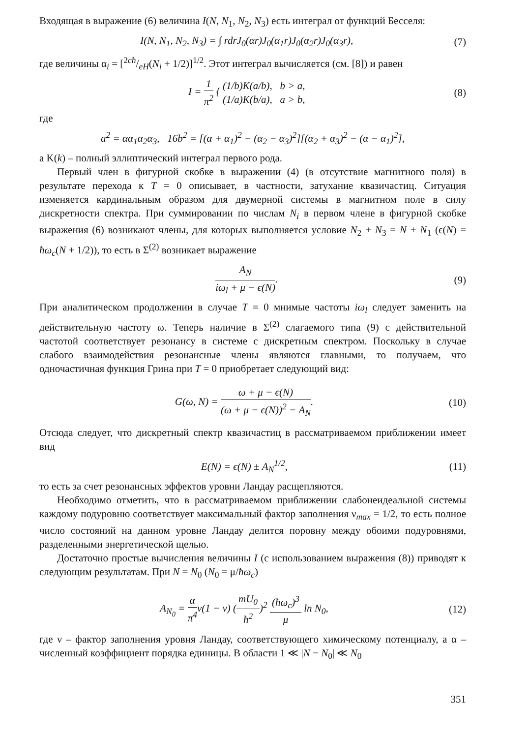Входящая в выражение (6) величина I(N, N<sub>1</sub>, N<sub>2</sub>, N<sub>3</sub>) есть интеграл от функций Бесселя:
I(N, N<sub>1</sub>, N<sub>2</sub>, N<sub>3</sub>) = ∫ rdrJ<sub>0</sub>(αr)J<sub>0</sub>(α<sub>1</sub>r)J<sub>0</sub>(α<sub>2</sub>r)J<sub>0</sub>(α<sub>3</sub>r), (7)
где величины α<sub>i</sub> = [2cħ/eH(N<sub>i</sub> + 1/2)]<sup>1/2</sup>. Этот интеграл вычисляется (см. [8]) и равен
I = 1 π<sup>2</sup> { (1/b)K(a/b), b > a, (1/a)K(b/a), a > b, (8)
где
a<sup>2</sup> = αα<sub>1</sub>α<sub>2</sub>α<sub>3</sub>, 16b<sup>2</sup> = [(α + α<sub>1</sub>)<sup>2</sup> − (α<sub>2</sub> − α<sub>3</sub>)<sup>2</sup>][(α<sub>2</sub> + α<sub>3</sub>)<sup>2</sup> − (α − α<sub>1</sub>)<sup>2</sup>],
а K(k) – полный эллиптический интеграл первого рода.
Первый член в фигурной скобке в выражении (4) (в отсутствие магнитного поля) в результате перехода к T = 0 описывает, в частности, затухание квазичастиц. Ситуация изменяется кардинальным образом для двумерной системы в магнитном поле в силу дискретности спектра. При суммировании по числам N<sub>i</sub> в первом члене в фигурной скобке выражения (6) возникают члены, для которых выполняется условие N<sub>2</sub> + N<sub>3</sub> = N + N<sub>1</sub> (ϵ(N) = ħω<sub>c</sub>(N + 1/2)), то есть в Σ<sup>(2)</sup> возникает выражение
A<sub>N</sub> iω<sub>l</sub> + μ − ϵ(N). (9)
При аналитическом продолжении в случае T = 0 мнимые частоты iω<sub>l</sub> следует заменить на действительную частоту ω. Теперь наличие в Σ<sup>(2)</sup> слагаемого типа (9) с действительной частотой соответствует резонансу в системе с дискретным спектром. Поскольку в случае слабого взаимодействия резонансные члены являются главными, то получаем, что одночастичная функция Грина при T = 0 приобретает следующий вид:
G(ω, N) = ω + μ − ϵ(N) (ω + μ − ϵ(N))<sup>2</sup> − A<sub>N</sub>. (10)
Отсюда следует, что дискретный спектр квазичастиц в рассматриваемом приближении имеет вид
E(N) = ϵ(N) ± A<sub>N</sub><sup>1/2</sup>, (11)
то есть за счет резонансных эффектов уровни Ландау расщепляются.
Необходимо отметить, что в рассматриваемом приближении слабонеидеальной системы каждому подуровню соответствует максимальный фактор заполнения ν<sub>max</sub> = 1/2, то есть полное число состояний на данном уровне Ландау делится поровну между обоими подуровнями, разделенными энергетической щелью.
Достаточно простые вычисления величины I (с использованием выражения (8)) приводят к следующим результатам. При N = N<sub>0</sub> (N<sub>0</sub> = μ/ħω<sub>c</sub>)
A<sub>N<sub>0</sub></sub> = α π<sup>4</sup>ν(1 − ν) (mU<sub>0</sub> ħ<sup>2</sup>)<sup>2</sup> (ħω<sub>c</sub>)<sup>3</sup> μ ln N<sub>0</sub>, (12)
где ν – фактор заполнения уровня Ландау, соответствующего химическому потенциалу, а α – численный коэффициент порядка единицы. В области 1 ≪ |N − N<sub>0</sub>| ≪ N<sub>0</sub>
351